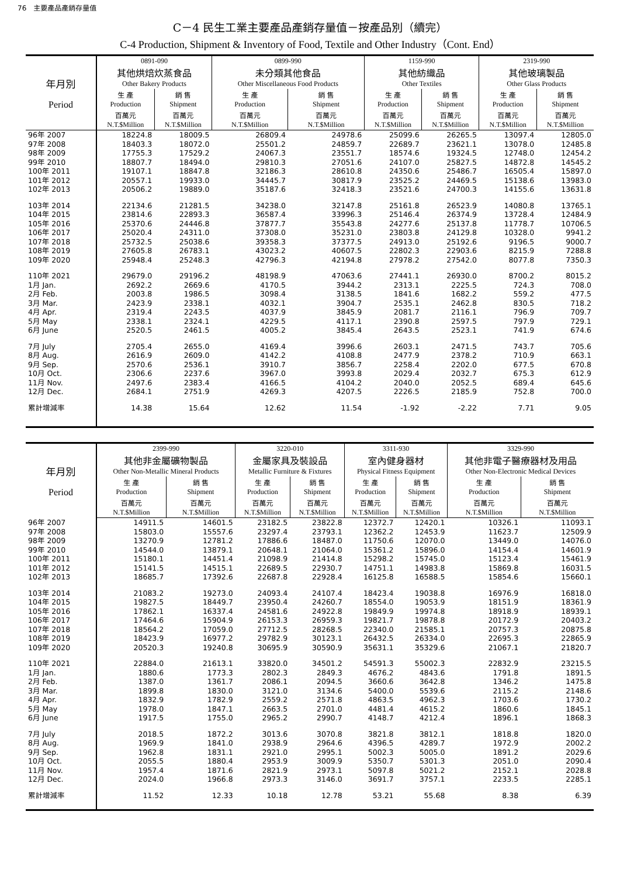76　主要產品產銷存量值
C－4 民生工業主要產品產銷存量值－按產品別（續完）
C-4 Production, Shipment & Inventory of Food, Textile and Other Industry（Cont. End）
| 年月別 Period | 0891-090 其他烘焙炊蒸食品 Other Bakery Products | | 0899-990 未分類其他食品 Other Miscellaneous Food Products | | 1159-990 其他紡織品 Other Textiles | | 2319-990 其他玻璃製品 Other Glass Products | |
| --- | --- | --- | --- | --- | --- | --- | --- | --- |
| | 生 產 Production | 銷 售 Shipment | 生 產 Production | 銷 售 Shipment | 生 產 Production | 銷 售 Shipment | 生 產 Production | 銷 售 Shipment |
| | 百萬元 N.T.$Million | 百萬元 N.T.$Million | 百萬元 N.T.$Million | 百萬元 N.T.$Million | 百萬元 N.T.$Million | 百萬元 N.T.$Million | 百萬元 N.T.$Million | 百萬元 N.T.$Million |
| 96年 2007 | 18224.8 | 18009.5 | 26809.4 | 24978.6 | 25099.6 | 26265.5 | 13097.4 | 12805.0 |
| 97年 2008 | 18403.3 | 18072.0 | 25501.2 | 24859.7 | 22689.7 | 23621.1 | 13078.0 | 12485.8 |
| 98年 2009 | 17755.3 | 17529.2 | 24067.3 | 23551.7 | 18574.6 | 19324.5 | 12748.0 | 12454.2 |
| 99年 2010 | 18807.7 | 18494.0 | 29810.3 | 27051.6 | 24107.0 | 25827.5 | 14872.8 | 14545.2 |
| 100年 2011 | 19107.1 | 18847.8 | 32186.3 | 28610.8 | 24350.6 | 25486.7 | 16505.4 | 15897.0 |
| 101年 2012 | 20557.1 | 19933.0 | 34445.7 | 30817.9 | 23525.2 | 24469.5 | 15138.6 | 13983.0 |
| 102年 2013 | 20506.2 | 19889.0 | 35187.6 | 32418.3 | 23521.6 | 24700.3 | 14155.6 | 13631.8 |
| 103年 2014 | 22134.6 | 21281.5 | 34238.0 | 32147.8 | 25161.8 | 26523.9 | 14080.8 | 13765.1 |
| 104年 2015 | 23814.6 | 22893.3 | 36587.4 | 33996.3 | 25146.4 | 26374.9 | 13728.4 | 12484.9 |
| 105年 2016 | 25370.6 | 24446.8 | 37877.7 | 35543.8 | 24277.6 | 25137.8 | 11778.7 | 10706.5 |
| 106年 2017 | 25020.4 | 24311.0 | 37308.0 | 35231.0 | 23803.8 | 24129.8 | 10328.0 | 9941.2 |
| 107年 2018 | 25732.5 | 25038.6 | 39358.3 | 37377.5 | 24913.0 | 25192.6 | 9196.5 | 9000.7 |
| 108年 2019 | 27605.8 | 26783.1 | 43023.2 | 40607.5 | 22802.3 | 22903.6 | 8215.9 | 7288.8 |
| 109年 2020 | 25948.4 | 25248.3 | 42796.3 | 42194.8 | 27978.2 | 27542.0 | 8077.8 | 7350.3 |
| 110年 2021 | 29679.0 | 29196.2 | 48198.9 | 47063.6 | 27441.1 | 26930.0 | 8700.2 | 8015.2 |
| 1月 Jan. | 2692.2 | 2669.6 | 4170.5 | 3944.2 | 2313.1 | 2225.5 | 724.3 | 708.0 |
| 2月 Feb. | 2003.8 | 1986.5 | 3098.4 | 3138.5 | 1841.6 | 1682.2 | 559.2 | 477.5 |
| 3月 Mar. | 2423.9 | 2338.1 | 4032.1 | 3904.7 | 2535.1 | 2462.8 | 830.5 | 718.2 |
| 4月 Apr. | 2319.4 | 2243.5 | 4037.9 | 3845.9 | 2081.7 | 2116.1 | 796.9 | 709.7 |
| 5月 May | 2338.1 | 2324.1 | 4229.5 | 4117.1 | 2390.8 | 2597.5 | 797.9 | 729.1 |
| 6月 June | 2520.5 | 2461.5 | 4005.2 | 3845.4 | 2643.5 | 2523.1 | 741.9 | 674.6 |
| 7月 July | 2705.4 | 2655.0 | 4169.4 | 3996.6 | 2603.1 | 2471.5 | 743.7 | 705.6 |
| 8月 Aug. | 2616.9 | 2609.0 | 4142.2 | 4108.8 | 2477.9 | 2378.2 | 710.9 | 663.1 |
| 9月 Sep. | 2570.6 | 2536.1 | 3910.7 | 3856.7 | 2258.4 | 2202.0 | 677.5 | 670.8 |
| 10月 Oct. | 2306.6 | 2237.6 | 3967.0 | 3993.8 | 2029.4 | 2032.7 | 675.3 | 612.9 |
| 11月 Nov. | 2497.6 | 2383.4 | 4166.5 | 4104.2 | 2040.0 | 2052.5 | 689.4 | 645.6 |
| 12月 Dec. | 2684.1 | 2751.9 | 4269.3 | 4207.5 | 2226.5 | 2185.9 | 752.8 | 700.0 |
| 累計增減率 | 14.38 | 15.64 | 12.62 | 11.54 | -1.92 | -2.22 | 7.71 | 9.05 |
| 年月別 Period | 2399-990 其他非金屬礦物製品 Other Non-Metallic Mineral Products | | 3220-010 金屬家具及裝設品 Metallic Furniture & Fixtures | | 3311-930 室內健身器材 Physical Fitness Equipment | | 3329-990 其他非電子醫療器材及用品 Other Non-Electronic Medical Devices | |
| --- | --- | --- | --- | --- | --- | --- | --- | --- |
| | 生 產 Production | 銷 售 Shipment | 生 產 Production | 銷 售 Shipment | 生 產 Production | 銷 售 Shipment | 生 產 Production | 銷 售 Shipment |
| | 百萬元 N.T.$Million | 百萬元 N.T.$Million | 百萬元 N.T.$Million | 百萬元 N.T.$Million | 百萬元 N.T.$Million | 百萬元 N.T.$Million | 百萬元 N.T.$Million | 百萬元 N.T.$Million |
| 96年 2007 | 14911.5 | 14601.5 | 23182.5 | 23822.8 | 12372.7 | 12420.1 | 10326.1 | 11093.1 |
| 97年 2008 | 15803.0 | 15557.6 | 23297.4 | 23793.1 | 12362.2 | 12453.9 | 11623.7 | 12509.9 |
| 98年 2009 | 13270.9 | 12781.2 | 17886.6 | 18487.0 | 11750.6 | 12070.0 | 13449.0 | 14076.0 |
| 99年 2010 | 14544.0 | 13879.1 | 20648.1 | 21064.0 | 15361.2 | 15896.0 | 14154.4 | 14601.9 |
| 100年 2011 | 15180.1 | 14451.4 | 21098.9 | 21414.8 | 15298.2 | 15745.0 | 15123.4 | 15461.9 |
| 101年 2012 | 15141.5 | 14515.1 | 22689.5 | 22930.7 | 14751.1 | 14983.8 | 15869.8 | 16031.5 |
| 102年 2013 | 18685.7 | 17392.6 | 22687.8 | 22928.4 | 16125.8 | 16588.5 | 15854.6 | 15660.1 |
| 103年 2014 | 21083.2 | 19273.0 | 24093.4 | 24107.4 | 18423.4 | 19038.8 | 16976.9 | 16818.0 |
| 104年 2015 | 19827.5 | 18449.7 | 23950.4 | 24260.7 | 18554.0 | 19053.9 | 18151.9 | 18361.9 |
| 105年 2016 | 17862.1 | 16337.4 | 24581.6 | 24922.8 | 19849.9 | 19974.8 | 18918.9 | 18939.1 |
| 106年 2017 | 17464.6 | 15904.9 | 26153.3 | 26959.3 | 19821.7 | 19878.8 | 20172.9 | 20403.2 |
| 107年 2018 | 18564.2 | 17059.0 | 27712.5 | 28268.5 | 22340.0 | 21585.1 | 20757.3 | 20875.8 |
| 108年 2019 | 18423.9 | 16977.2 | 29782.9 | 30123.1 | 26432.5 | 26334.0 | 22695.3 | 22865.9 |
| 109年 2020 | 20520.3 | 19240.8 | 30695.9 | 30590.9 | 35631.1 | 35329.6 | 21067.1 | 21820.7 |
| 110年 2021 | 22884.0 | 21613.1 | 33820.0 | 34501.2 | 54591.3 | 55002.3 | 22832.9 | 23215.5 |
| 1月 Jan. | 1880.6 | 1773.3 | 2802.3 | 2849.3 | 4676.2 | 4843.6 | 1791.8 | 1891.5 |
| 2月 Feb. | 1387.0 | 1361.7 | 2086.1 | 2094.5 | 3660.6 | 3642.8 | 1346.2 | 1475.8 |
| 3月 Mar. | 1899.8 | 1830.0 | 3121.0 | 3134.6 | 5400.0 | 5539.6 | 2115.2 | 2148.6 |
| 4月 Apr. | 1832.9 | 1782.9 | 2559.2 | 2571.8 | 4863.5 | 4962.3 | 1703.6 | 1730.2 |
| 5月 May | 1978.0 | 1847.1 | 2663.5 | 2701.0 | 4481.4 | 4615.2 | 1860.6 | 1845.1 |
| 6月 June | 1917.5 | 1755.0 | 2965.2 | 2990.7 | 4148.7 | 4212.4 | 1896.1 | 1868.3 |
| 7月 July | 2018.5 | 1872.2 | 3013.6 | 3070.8 | 3821.8 | 3812.1 | 1818.8 | 1820.0 |
| 8月 Aug. | 1969.9 | 1841.0 | 2938.9 | 2964.6 | 4396.5 | 4289.7 | 1972.9 | 2002.2 |
| 9月 Sep. | 1962.8 | 1831.1 | 2921.0 | 2995.1 | 5002.3 | 5005.0 | 1891.2 | 2029.6 |
| 10月 Oct. | 2055.5 | 1880.4 | 2953.9 | 3009.9 | 5350.7 | 5301.3 | 2051.0 | 2090.4 |
| 11月 Nov. | 1957.4 | 1871.6 | 2821.9 | 2973.1 | 5097.8 | 5021.2 | 2152.1 | 2028.8 |
| 12月 Dec. | 2024.0 | 1966.8 | 2973.3 | 3146.0 | 3691.7 | 3757.1 | 2233.5 | 2285.1 |
| 累計增減率 | 11.52 | 12.33 | 10.18 | 12.78 | 53.21 | 55.68 | 8.38 | 6.39 |